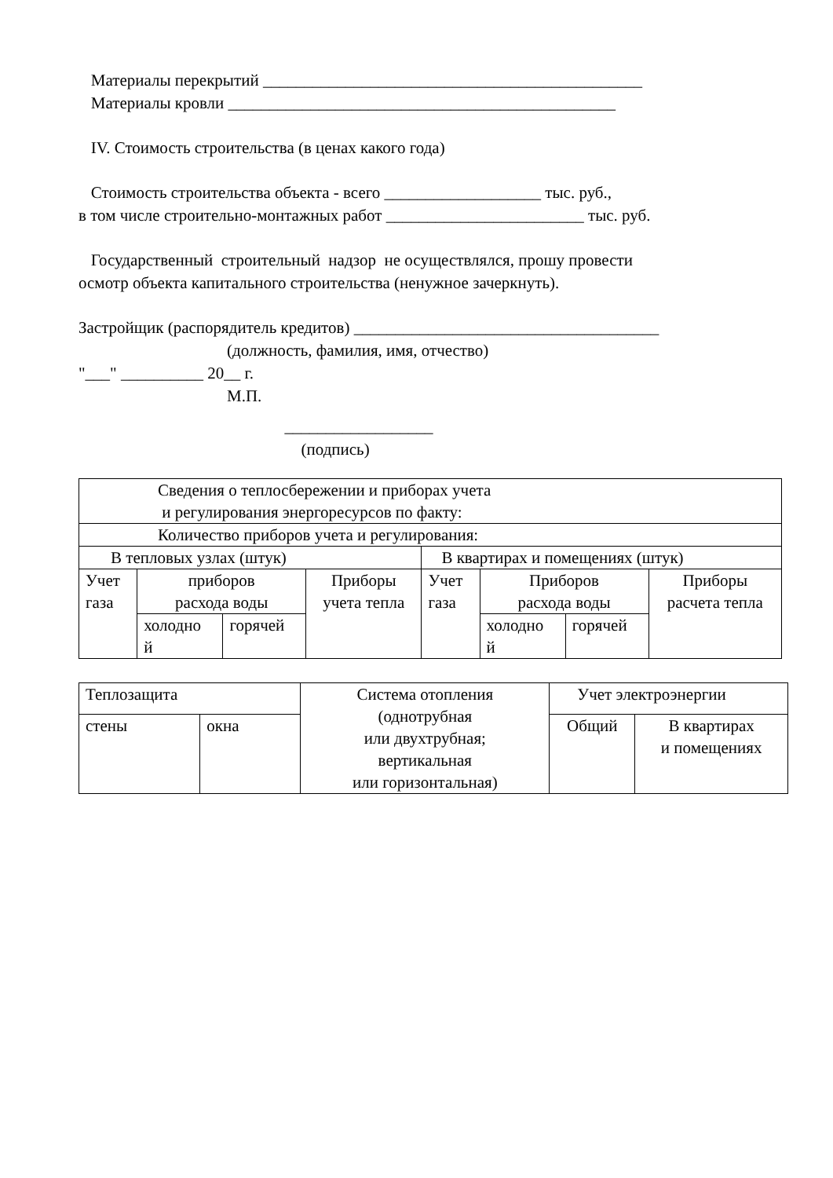Материалы перекрытий ______________________________________________
Материалы кровли _______________________________________________
IV. Стоимость строительства (в ценах какого года)
Стоимость строительства объекта - всего ___________________ тыс. руб.,
в том числе строительно-монтажных работ ________________________ тыс. руб.
Государственный строительный надзор не осуществлялся, прошу провести
осмотр объекта капитального строительства (ненужное зачеркнуть).
Застройщик (распорядитель кредитов) _____________________________________
(должность, фамилия, имя, отчество)
"___" __________ 20__ г.
М.П.
__________________
(подпись)
| Сведения о теплосбережении и приборах учета и регулирования энергоресурсов по факту: | | | | | | | |
| Количество приборов учета и регулирования: | | | | | | | |
| В тепловых узлах (штук) | | | | В квартирах и помещениях (штук) | | | |
| Учет газа | приборов расхода воды | | Приборы учета тепла | Учет газа | Приборов расхода воды | | Приборы расчета тепла |
| | холодно й | горячей | | | холодно й | горячей | |
| Теплозащита | | Система отопления (однотрубная или двухтрубная; вертикальная или горизонтальная) | Учет электроэнергии | |
| стены | окна | | Общий | В квартирах и помещениях |